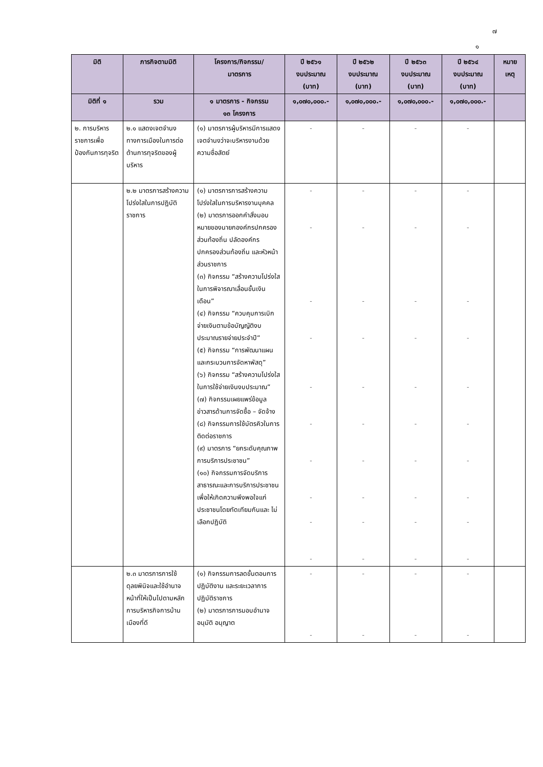๗
๑
| มิติ | ภารกิจตามมิติ | โครงการ/กิจกรรม/ มาตรการ | ปี ๒๕๖๑ งบประมาณ (บาท) | ปี ๒๕๖๒ งบประมาณ (บาท) | ปี ๒๕๖๓ งบประมาณ (บาท) | ปี ๒๕๖๔ งบประมาณ (บาท) | หมาย เหตุ |
| --- | --- | --- | --- | --- | --- | --- | --- |
| มิติที่ ๑ | รวม | ๑ มาตรการ - กิจกรรม ๑๓ โครงการ | ๑,๐๗๐,๐๐๐.- | ๑,๐๗๐,๐๐๐.- | ๑,๐๗๐,๐๐๐.- | ๑,๐๗๐,๐๐๐.- | |
| ๒. การบริหารราชการเพื่อป้องกันการทุจริต | ๒.๑ แสดงเจตจำนงทางการเมืองในการต่อต้านการทุจริตของผู้บริหาร | (๑) มาตรการผู้บริหารมีการแสดงเจตจำนงว่าจะบริหารงานด้วยความซื่อสัตย์ | - | - | - | - | |
| | ๒.๒ มาตรการสร้างความโปร่งใสในการปฏิบัติราชการ | (๑) มาตรการการสร้างความโปร่งใสในการบริหารงานบุคคล (๒) มาตรการออกคำสั่งมอบหมายของนายกองค์กรปกครองส่วนท้องถิ่น ปลัดองค์กรปกครองส่วนท้องถิ่น และหัวหน้าส่วนราชการ (๓) กิจกรรม “สร้างความโปร่งใสในการพิจารณาเลื่อนขั้นเงินเดือน” (๔) กิจกรรม “ควบคุมการเบิกจ่ายเงินตามข้อบัญญัติงบประมาณรายจ่ายประจำปี” (๕) กิจกรรม “การพัฒนาแผนและกระบวนการจัดหาพัสดุ” (๖) กิจกรรม “สร้างความโปร่งใสในการใช้จ่ายเงินงบประมาณ” (๗) กิจกรรมเผยแพร่ข้อมูลข่าวสารด้านการจัดซื้อ – จัดจ้าง (๘) กิจกรรมการใช้บัตรคิวในการติดต่อราชการ (๙) มาตรการ “ยกระดับคุณภาพการบริการประชาชน” (๑๐) กิจกรรมการจัดบริการสาธารณะและการบริการประชาชนเพื่อให้เกิดความพึงพอใจแก่ประชาชนโดยทัดเทียมกันและ ไม่เลือกปฏิบัติ | - - - - - - - - - - | - - - - - - - - - - | - - - - - - - - - - | - - - - - - - - - - | |
| | ๒.๓ มาตรการการใช้ดุลยพินิจและใช้อำนาจหน้าที่ให้เป็นไปตามหลักการบริหารกิจการบ้านเมืองที่ดี | (๑) กิจกรรมการลดขั้นตอนการปฏิบัติงาน และระยะเวลาการปฏิบัติราชการ (๒) มาตรการการมอบอำนาจอนุมัติ อนุญาต | - - | - - | - - | - - | |